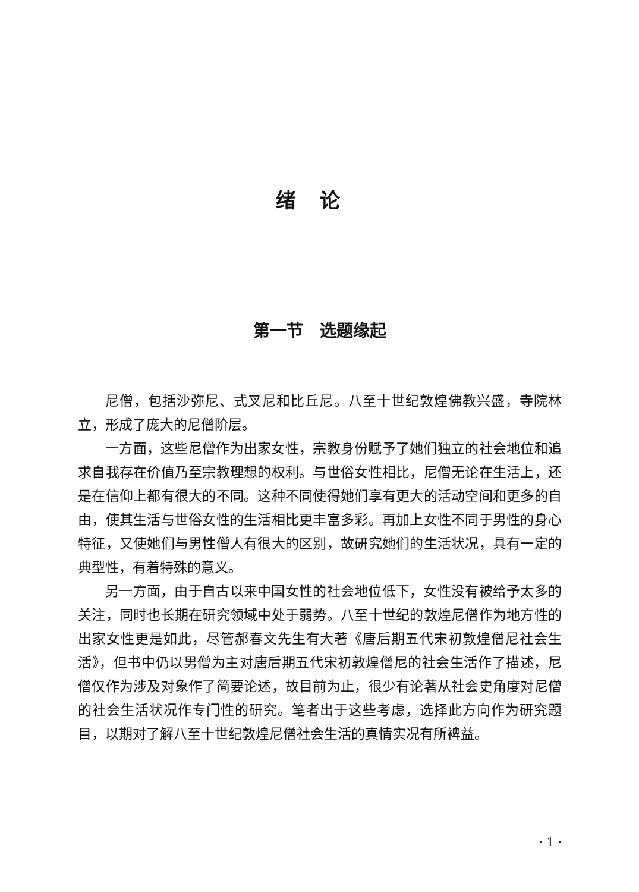绪论
第一节　选题缘起
尼僧，包括沙弥尼、式叉尼和比丘尼。八至十世纪敦煌佛教兴盛，寺院林立，形成了庞大的尼僧阶层。
一方面，这些尼僧作为出家女性，宗教身份赋予了她们独立的社会地位和追求自我存在价值乃至宗教理想的权利。与世俗女性相比，尼僧无论在生活上，还是在信仰上都有很大的不同。这种不同使得她们享有更大的活动空间和更多的自由，使其生活与世俗女性的生活相比更丰富多彩。再加上女性不同于男性的身心特征，又使她们与男性僧人有很大的区别，故研究她们的生活状况，具有一定的典型性，有着特殊的意义。
另一方面，由于自古以来中国女性的社会地位低下，女性没有被给予太多的关注，同时也长期在研究领域中处于弱势。八至十世纪的敦煌尼僧作为地方性的出家女性更是如此，尽管郝春文先生有大著《唐后期五代宋初敦煌僧尼社会生活》，但书中仍以男僧为主对唐后期五代宋初敦煌僧尼的社会生活作了描述，尼僧仅作为涉及对象作了简要论述，故目前为止，很少有论著从社会史角度对尼僧的社会生活状况作专门性的研究。笔者出于这些考虑，选择此方向作为研究题目，以期对了解八至十世纪敦煌尼僧社会生活的真情实况有所裨益。
· 1 ·